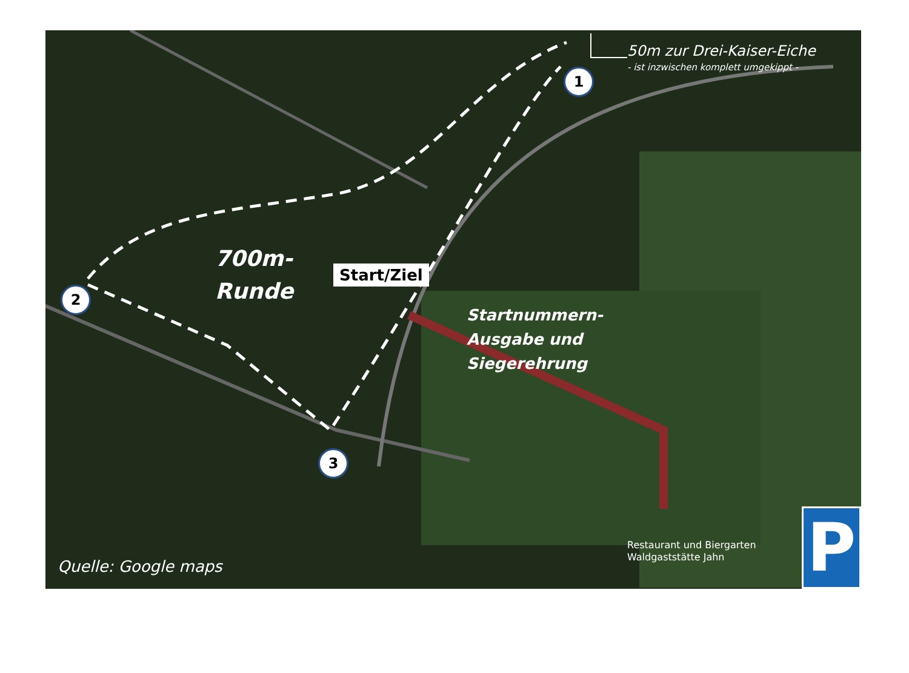50m zur Drei-Kaiser-Eiche
- ist inzwischen komplett umgekippt -
1
700m-
Runde
Start/Ziel
2
Startnummern-
Ausgabe und
Siegerehrung
3
Restaurant und Biergarten
Waldgaststätte Jahn
Quelle: Google maps P